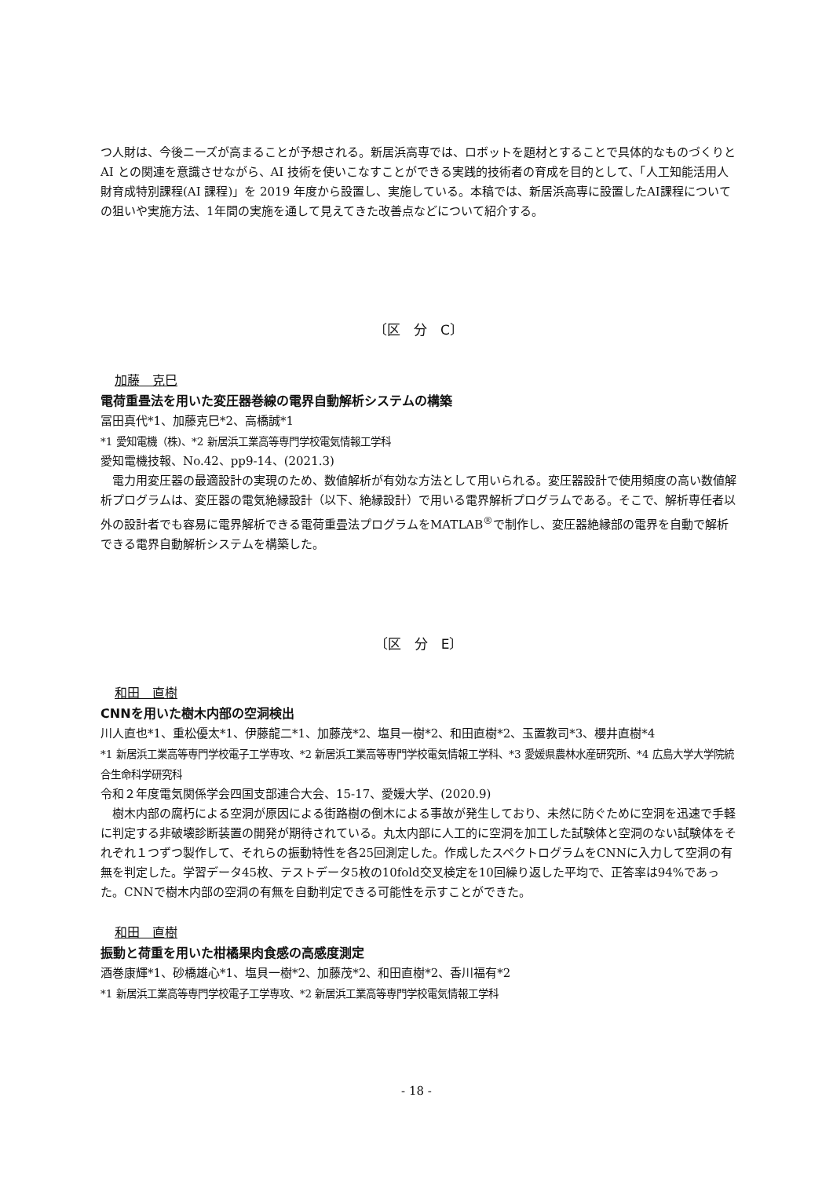つ人財は、今後ニーズが高まることが予想される。新居浜高専では、ロボットを題材とすることで具体的なものづくりと AI との関連を意識させながら、AI 技術を使いこなすことができる実践的技術者の育成を目的として、「人工知能活用人財育成特別課程(AI 課程)」を 2019 年度から設置し、実施している。本稿では、新居浜高専に設置したAI課程についての狙いや実施方法、1年間の実施を通して見えてきた改善点などについて紹介する。
〔区　分　C〕
加藤　克巳
電荷重畳法を用いた変圧器巻線の電界自動解析システムの構築
冨田真代*1、加藤克巳*2、高橋誠*1
*1 愛知電機（株)、*2 新居浜工業高等専門学校電気情報工学科
愛知電機技報、No.42、pp9-14、(2021.3)
電力用変圧器の最適設計の実現のため、数値解析が有効な方法として用いられる。変圧器設計で使用頻度の高い数値解析プログラムは、変圧器の電気絶縁設計（以下、絶縁設計）で用いる電界解析プログラムである。そこで、解析専任者以外の設計者でも容易に電界解析できる電荷重畳法プログラムをMATLAB<sup>®</sup>で制作し、変圧器絶縁部の電界を自動で解析できる電界自動解析システムを構築した。
〔区　分　E〕
和田　直樹
CNNを用いた樹木内部の空洞検出
川人直也*1、重松優太*1、伊藤龍二*1、加藤茂*2、塩貝一樹*2、和田直樹*2、玉置教司*3、櫻井直樹*4
*1 新居浜工業高等専門学校電子工学専攻、*2 新居浜工業高等専門学校電気情報工学科、*3 愛媛県農林水産研究所、*4 広島大学大学院統合生命科学研究科
令和２年度電気関係学会四国支部連合大会、15-17、愛媛大学、(2020.9)
樹木内部の腐朽による空洞が原因による街路樹の倒木による事故が発生しており、未然に防ぐために空洞を迅速で手軽に判定する非破壊診断装置の開発が期待されている。丸太内部に人工的に空洞を加工した試験体と空洞のない試験体をそれぞれ１つずつ製作して、それらの振動特性を各25回測定した。作成したスペクトログラムをCNNに入力して空洞の有無を判定した。学習データ45枚、テストデータ5枚の10fold交叉検定を10回繰り返した平均で、正答率は94%であった。CNNで樹木内部の空洞の有無を自動判定できる可能性を示すことができた。
和田　直樹
振動と荷重を用いた柑橘果肉食感の高感度測定
酒巻康輝*1、砂橋雄心*1、塩貝一樹*2、加藤茂*2、和田直樹*2、香川福有*2
*1 新居浜工業高等専門学校電子工学専攻、*2 新居浜工業高等専門学校電気情報工学科
- 18 -